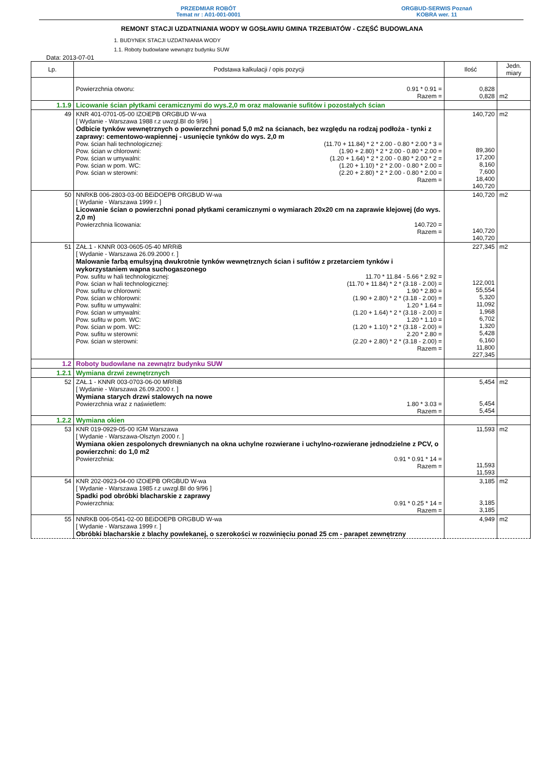PRZEDMIAR ROBÓT
Temat nr : A01-001-0001
ORGBUD-SERWIS Poznań
KOBRA wer. 11
REMONT STACJI UZDATNIANIA WODY W GOSŁAWIU GMINA TRZEBIATÓW - CZĘŚĆ BUDOWLANA
1. BUDYNEK STACJI UZDATNIANIA WODY
1.1. Roboty budowlane wewnątrz budynku SUW
Data: 2013-07-01
| Lp. | Podstawa kalkulacji / opis pozycji | Ilość | Jedn. miary |
| --- | --- | --- | --- |
| | Powierzchnia otworu: 0.91 * 0.91 = Razem = | 0,828 0,828 | m2 |
| 1.1.9 | Licowanie ścian płytkami ceramicznymi do wys.2,0 m oraz malowanie sufitów i pozostałych ścian | | |
| 49 | KNR 401-0701-05-00 IZOiEPB ORGBUD W-wa [ Wydanie - Warszawa 1988 r.z uwzgl.BI do 9/96 ] Odbicie tynków wewnętrznych o powierzchni ponad 5,0 m2 na ścianach, bez względu na rodzaj podłoża - tynki z zaprawy: cementowo-wapiennej - usunięcie tynków do wys. 2,0 m Pow. ścian hali technologicznej: (11.70 + 11.84) * 2 * 2.00 - 0.80 * 2.00 * 3 = Pow. ścian w chlorowni: (1.90 + 2.80) * 2 * 2.00 - 0.80 * 2.00 = Pow. ścian w umywalni: (1.20 + 1.64) * 2 * 2.00 - 0.80 * 2.00 * 2 = Pow. ścian w pom. WC: (1.20 + 1.10) * 2 * 2.00 - 0.80 * 2.00 = Pow. ścian w sterowni: (2.20 + 2.80) * 2 * 2.00 - 0.80 * 2.00 = Razem = | 140,720 89,360 17,200 8,160 7,600 18,400 140,720 | m2 |
| 50 | NNRKB 006-2803-03-00 BEiDOEPB ORGBUD W-wa [ Wydanie - Warszawa 1999 r. ] Licowanie ścian o powierzchni ponad płytkami ceramicznymi o wymiarach 20x20 cm na zaprawie klejowej (do wys. 2,0 m) Powierzchnia licowania: 140.720 = Razem = | 140,720 140,720 140,720 | m2 |
| 51 | ZAŁ.1 - KNNR 003-0605-05-40 MRRiB [ Wydanie - Warszawa 26.09.2000 r. ] Malowanie farbą emulsyjną dwukrotnie tynków wewnętrznych ścian i sufitów z przetarciem tynków i wykorzystaniem wapna suchogaszonego Pow. sufitu w hali technologicznej: 11.70 * 11.84 - 5.66 * 2.92 = Pow. ścian w hali technologicznej: (11.70 + 11.84) * 2 * (3.18 - 2.00) = Pow. sufitu w chlorowni: 1.90 * 2.80 = Pow. ścian w chlorowni: (1.90 + 2.80) * 2 * (3.18 - 2.00) = Pow. sufitu w umywalni: 1.20 * 1.64 = Pow. ścian w umywalni: (1.20 + 1.64) * 2 * (3.18 - 2.00) = Pow. sufitu w pom. WC: 1.20 * 1.10 = Pow. ścian w pom. WC: (1.20 + 1.10) * 2 * (3.18 - 2.00) = Pow. sufitu w sterowni: 2.20 * 2.80 = Pow. ścian w sterowni: (2.20 + 2.80) * 2 * (3.18 - 2.00) = Razem = | 227,345 122,001 55,554 5,320 11,092 1,968 6,702 1,320 5,428 6,160 11,800 227,345 | m2 |
| 1.2 | Roboty budowlane na zewnątrz budynku SUW | | |
| 1.2.1 | Wymiana drzwi zewnętrznych | | |
| 52 | ZAŁ.1 - KNNR 003-0703-06-00 MRRiB [ Wydanie - Warszawa 26.09.2000 r. ] Wymiana starych drzwi stalowych na nowe Powierzchnia wraz z naświetlem: 1.80 * 3.03 = Razem = | 5,454 5,454 5,454 | m2 |
| 1.2.2 | Wymiana okien | | |
| 53 | KNR 019-0929-05-00 IGM Warszawa [ Wydanie - Warszawa-Olsztyn 2000 r. ] Wymiana okien zespolonych drewnianych na okna uchylne rozwierane i uchylno-rozwierane jednodzielne z PCV, o powierzchni: do 1,0 m2 Powierzchnia: 0.91 * 0.91 * 14 = Razem = | 11,593 11,593 11,593 | m2 |
| 54 | KNR 202-0923-04-00 IZOiEPB ORGBUD W-wa [ Wydanie - Warszawa 1985 r.z uwzgl.BI do 9/96 ] Spadki pod obróbki blacharskie z zaprawy Powierzchnia: 0.91 * 0.25 * 14 = Razem = | 3,185 3,185 3,185 | m2 |
| 55 | NNRKB 006-0541-02-00 BEiDOEPB ORGBUD W-wa [ Wydanie - Warszawa 1999 r. ] Obróbki blacharskie z blachy powlekanej, o szerokości w rozwinięciu ponad 25 cm - parapet zewnętrzny | 4,949 | m2 |